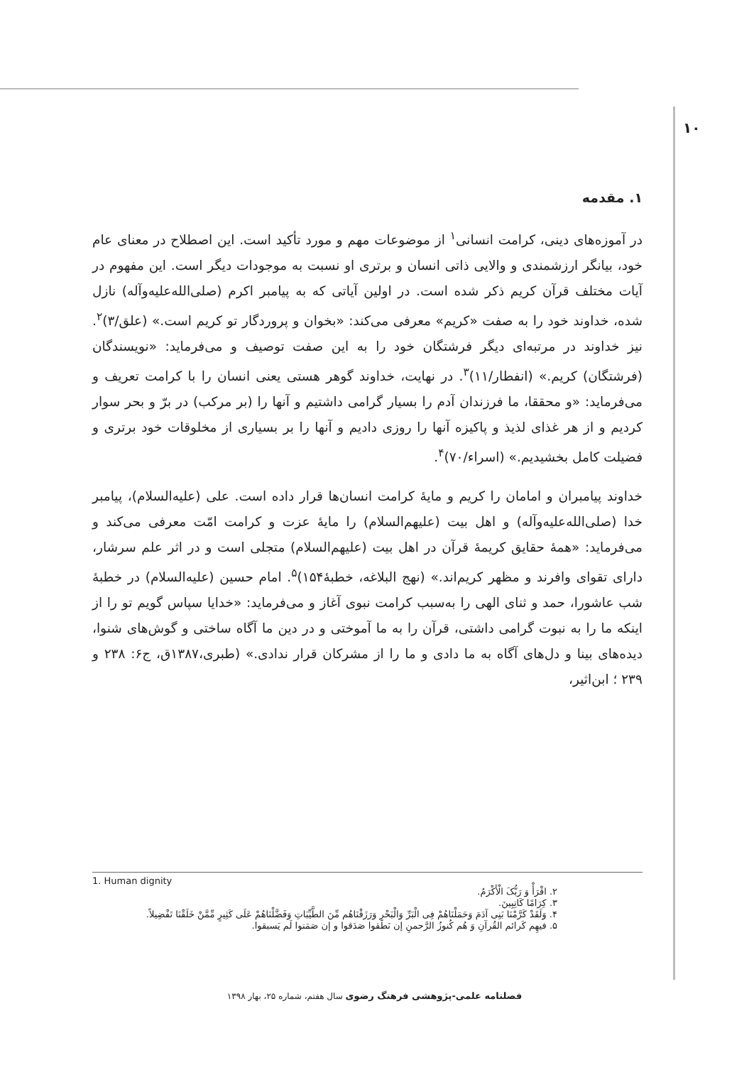۱۰
۱. مقدمه
در آموزه‌های دینی، کرامت انسانی<sup>۱</sup> از موضوعات مهم و مورد تأکید است. این اصطلاح در معنای عام خود، بیانگر ارزشمندی و والایی ذاتی انسان و برتری او نسبت به موجودات دیگر است. این مفهوم در آیات مختلف قرآن کریم ذکر شده است. در اولین آیاتی که به پیامبر اکرم (صلی‌الله‌علیه‌وآله) نازل شده، خداوند خود را به صفت «کریم» معرفی می‌کند: «بخوان و پروردگار تو کریم است.» (علق/۳)<sup>۲</sup>. نیز خداوند در مرتبه‌ای دیگر فرشتگان خود را به این صفت توصیف و می‌فرماید: «نویسندگان (فرشتگان) کریم.» (انفطار/۱۱)<sup>۳</sup>. در نهایت، خداوند گوهر هستی یعنی انسان را با کرامت تعریف و می‌فرماید: «و محققا، ما فرزندان آدم را بسیار گرامی داشتیم و آنها را (بر مرکب) در برّ و بحر سوار کردیم و از هر غذای لذیذ و پاکیزه آنها را روزی دادیم و آنها را بر بسیاری از مخلوقات خود برتری و فضیلت کامل بخشیدیم.» (اسراء/۷۰)<sup>۴</sup>.
خداوند پیامبران و امامان را کریم و مایهٔ کرامت انسان‌ها قرار داده است. علی (علیه‌السلام)، پیامبر خدا (صلی‌الله‌علیه‌وآله) و اهل بیت (علیهم‌السلام) را مایهٔ عزت و کرامت امّت معرفی می‌کند و می‌فرماید: «همهٔ حقایق کریمهٔ قرآن در اهل بیت (علیهم‌السلام) متجلی است و در اثر علم سرشار، دارای تقوای وافرند و مظهر کریم‌اند.» (نهج البلاغه، خطبهٔ۱۵۴)<sup>۵</sup>. امام حسین (علیه‌السلام) در خطبهٔ شب عاشورا، حمد و ثنای الهی را به‌سبب کرامت نبوی آغاز و می‌فرماید: «خدایا سپاس گویم تو را از اینکه ما را به نبوت گرامی داشتی، قرآن را به ما آموختی و در دین ما آگاه ساختی و گوش‌های شنوا، دیده‌های بینا و دل‌های آگاه به ما دادی و ما را از مشرکان قرار ندادی.» (طبری،۱۳۸۷ق، ج۶: ۲۳۸ و ۲۳۹ ؛ ابن‌اثیر،
1. Human dignity
۲. اقْرَأْ وَ رَبُّکَ الْأَکْرَمُ.
۳. کِرَامًا کَاتِبِینَ.
۴. وَلَقَدْ کَرَّمْنَا بَنِی آدَمَ وَحَمَلْنَاهُمْ فِی الْبَرِّ وَالْبَحْرِ وَرَزَقْنَاهُم مِّنَ الطَّیِّبَاتِ وَفَضَّلْنَاهُمْ عَلَى کَثِیرٍ مِّمَّنْ خَلَقْنَا تَفْضِیلاً.
۵. فیهِم کَرائم القُرآنِ وَ هُم کُنوزُ الرَّحمنِ إن نَطَقوا صَدَقوا و إن صَمَتوا لَم یَسبقوا.
فصلنامه علمی-پژوهشی فرهنگ رضوی سال هفتم، شماره ۲۵، بهار ۱۳۹۸